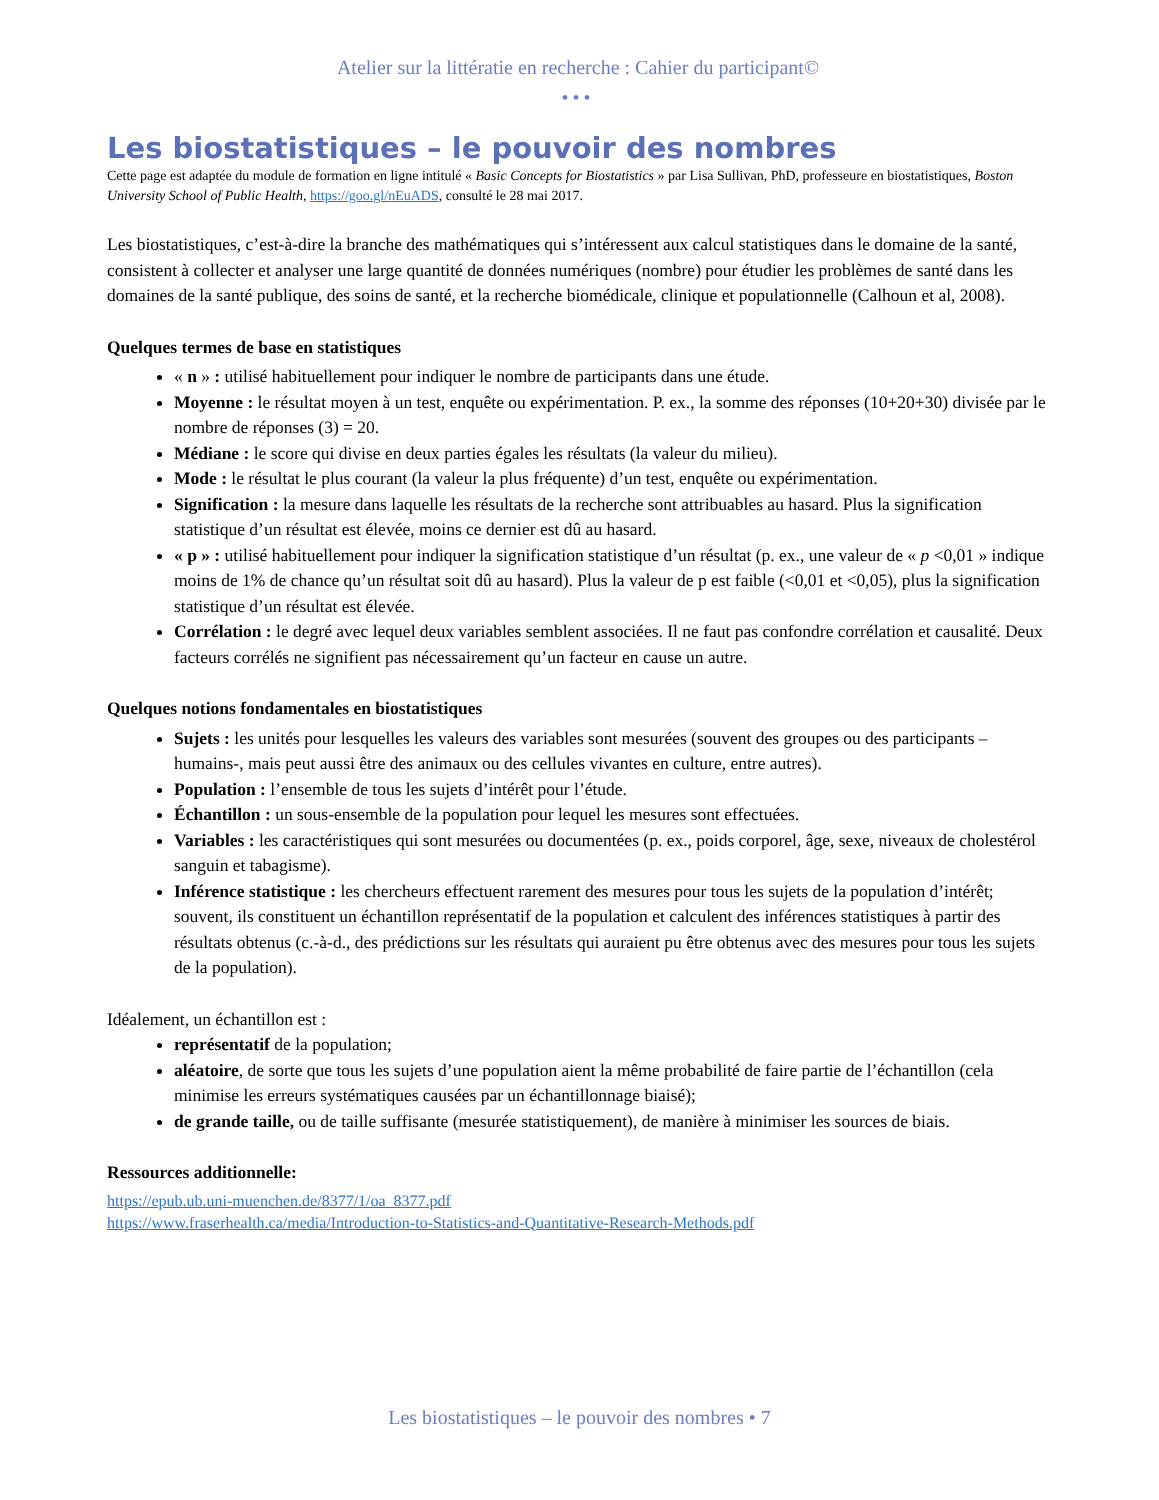Atelier sur la littératie en recherche : Cahier du participant©
•••
Les biostatistiques – le pouvoir des nombres
Cette page est adaptée du module de formation en ligne intitulé « Basic Concepts for Biostatistics » par Lisa Sullivan, PhD, professeure en biostatistiques, Boston University School of Public Health, https://goo.gl/nEuADS, consulté le 28 mai 2017.
Les biostatistiques, c’est-à-dire la branche des mathématiques qui s’intéressent aux calcul statistiques dans le domaine de la santé, consistent à collecter et analyser une large quantité de données numériques (nombre) pour étudier les problèmes de santé dans les domaines de la santé publique, des soins de santé, et la recherche biomédicale, clinique et populationnelle (Calhoun et al, 2008).
Quelques termes de base en statistiques
« n » : utilisé habituellement pour indiquer le nombre de participants dans une étude.
Moyenne : le résultat moyen à un test, enquête ou expérimentation. P. ex., la somme des réponses (10+20+30) divisée par le nombre de réponses (3) = 20.
Médiane : le score qui divise en deux parties égales les résultats (la valeur du milieu).
Mode : le résultat le plus courant (la valeur la plus fréquente) d’un test, enquête ou expérimentation.
Signification : la mesure dans laquelle les résultats de la recherche sont attribuables au hasard. Plus la signification statistique d’un résultat est élevée, moins ce dernier est dû au hasard.
« p » : utilisé habituellement pour indiquer la signification statistique d’un résultat (p. ex., une valeur de « p <0,01 » indique moins de 1% de chance qu’un résultat soit dû au hasard). Plus la valeur de p est faible (<0,01 et <0,05), plus la signification statistique d’un résultat est élevée.
Corrélation : le degré avec lequel deux variables semblent associées. Il ne faut pas confondre corrélation et causalité. Deux facteurs corrélés ne signifient pas nécessairement qu’un facteur en cause un autre.
Quelques notions fondamentales en biostatistiques
Sujets : les unités pour lesquelles les valeurs des variables sont mesurées (souvent des groupes ou des participants –humains-, mais peut aussi être des animaux ou des cellules vivantes en culture, entre autres).
Population : l’ensemble de tous les sujets d’intérêt pour l’étude.
Échantillon : un sous-ensemble de la population pour lequel les mesures sont effectuées.
Variables : les caractéristiques qui sont mesurées ou documentées (p. ex., poids corporel, âge, sexe, niveaux de cholestérol sanguin et tabagisme).
Inférence statistique : les chercheurs effectuent rarement des mesures pour tous les sujets de la population d’intérêt; souvent, ils constituent un échantillon représentatif de la population et calculent des inférences statistiques à partir des résultats obtenus (c.-à-d., des prédictions sur les résultats qui auraient pu être obtenus avec des mesures pour tous les sujets de la population).
Idéalement, un échantillon est :
représentatif de la population;
aléatoire, de sorte que tous les sujets d’une population aient la même probabilité de faire partie de l’échantillon (cela minimise les erreurs systématiques causées par un échantillonnage biaisé);
de grande taille, ou de taille suffisante (mesurée statistiquement), de manière à minimiser les sources de biais.
Ressources additionnelle:
https://epub.ub.uni-muenchen.de/8377/1/oa_8377.pdf
https://www.fraserhealth.ca/media/Introduction-to-Statistics-and-Quantitative-Research-Methods.pdf
Les biostatistiques – le pouvoir des nombres • 7